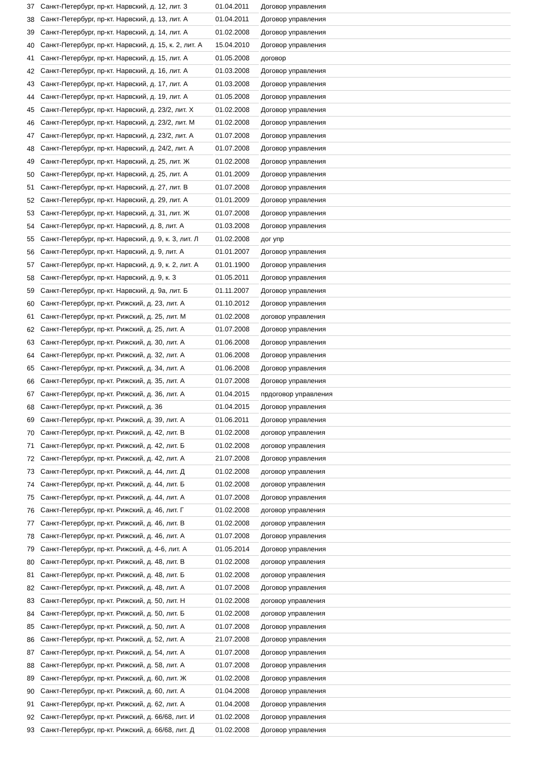| 37 | Санкт-Петербург, пр-кт. Нарвский, д. 12, лит. З | 01.04.2011 | Договор управления |
| 38 | Санкт-Петербург, пр-кт. Нарвский, д. 13, лит. А | 01.04.2011 | Договор управления |
| 39 | Санкт-Петербург, пр-кт. Нарвский, д. 14, лит. А | 01.02.2008 | Договор управления |
| 40 | Санкт-Петербург, пр-кт. Нарвский, д. 15, к. 2, лит. А | 15.04.2010 | Договор управления |
| 41 | Санкт-Петербург, пр-кт. Нарвский, д. 15, лит. А | 01.05.2008 | договор |
| 42 | Санкт-Петербург, пр-кт. Нарвский, д. 16, лит. А | 01.03.2008 | Договор управления |
| 43 | Санкт-Петербург, пр-кт. Нарвский, д. 17, лит. А | 01.03.2008 | Договор управления |
| 44 | Санкт-Петербург, пр-кт. Нарвский, д. 19, лит. А | 01.05.2008 | Договор управления |
| 45 | Санкт-Петербург, пр-кт. Нарвский, д. 23/2, лит. Х | 01.02.2008 | Договор управления |
| 46 | Санкт-Петербург, пр-кт. Нарвский, д. 23/2, лит. М | 01.02.2008 | Договор управления |
| 47 | Санкт-Петербург, пр-кт. Нарвский, д. 23/2, лит. А | 01.07.2008 | Договор управления |
| 48 | Санкт-Петербург, пр-кт. Нарвский, д. 24/2, лит. А | 01.07.2008 | Договор управления |
| 49 | Санкт-Петербург, пр-кт. Нарвский, д. 25, лит. Ж | 01.02.2008 | Договор управления |
| 50 | Санкт-Петербург, пр-кт. Нарвский, д. 25, лит. А | 01.01.2009 | Договор управления |
| 51 | Санкт-Петербург, пр-кт. Нарвский, д. 27, лит. В | 01.07.2008 | Договор управления |
| 52 | Санкт-Петербург, пр-кт. Нарвский, д. 29, лит. А | 01.01.2009 | Договор управления |
| 53 | Санкт-Петербург, пр-кт. Нарвский, д. 31, лит. Ж | 01.07.2008 | Договор управления |
| 54 | Санкт-Петербург, пр-кт. Нарвский, д. 8, лит. А | 01.03.2008 | Договор управления |
| 55 | Санкт-Петербург, пр-кт. Нарвский, д. 9, к. 3, лит. Л | 01.02.2008 | дог упр |
| 56 | Санкт-Петербург, пр-кт. Нарвский, д. 9, лит. А | 01.01.2007 | Договор управления |
| 57 | Санкт-Петербург, пр-кт. Нарвский, д. 9, к. 2, лит. А | 01.01.1900 | Договор управления |
| 58 | Санкт-Петербург, пр-кт. Нарвский, д. 9, к. 3 | 01.05.2011 | Договор управления |
| 59 | Санкт-Петербург, пр-кт. Нарвский, д. 9а, лит. Б | 01.11.2007 | Договор управления |
| 60 | Санкт-Петербург, пр-кт. Рижский, д. 23, лит. А | 01.10.2012 | Договор управления |
| 61 | Санкт-Петербург, пр-кт. Рижский, д. 25, лит. М | 01.02.2008 | договор управления |
| 62 | Санкт-Петербург, пр-кт. Рижский, д. 25, лит. А | 01.07.2008 | Договор управления |
| 63 | Санкт-Петербург, пр-кт. Рижский, д. 30, лит. А | 01.06.2008 | Договор управления |
| 64 | Санкт-Петербург, пр-кт. Рижский, д. 32, лит. А | 01.06.2008 | Договор управления |
| 65 | Санкт-Петербург, пр-кт. Рижский, д. 34, лит. А | 01.06.2008 | Договор управления |
| 66 | Санкт-Петербург, пр-кт. Рижский, д. 35, лит. А | 01.07.2008 | Договор управления |
| 67 | Санкт-Петербург, пр-кт. Рижский, д. 36, лит. А | 01.04.2015 | прдоговор управления |
| 68 | Санкт-Петербург, пр-кт. Рижский, д. 36 | 01.04.2015 | Договор управления |
| 69 | Санкт-Петербург, пр-кт. Рижский, д. 39, лит. А | 01.06.2011 | Договор управления |
| 70 | Санкт-Петербург, пр-кт. Рижский, д. 42, лит. В | 01.02.2008 | договор управления |
| 71 | Санкт-Петербург, пр-кт. Рижский, д. 42, лит. Б | 01.02.2008 | договор управления |
| 72 | Санкт-Петербург, пр-кт. Рижский, д. 42, лит. А | 21.07.2008 | Договор управления |
| 73 | Санкт-Петербург, пр-кт. Рижский, д. 44, лит. Д | 01.02.2008 | договор управления |
| 74 | Санкт-Петербург, пр-кт. Рижский, д. 44, лит. Б | 01.02.2008 | договор управления |
| 75 | Санкт-Петербург, пр-кт. Рижский, д. 44, лит. А | 01.07.2008 | Договор управления |
| 76 | Санкт-Петербург, пр-кт. Рижский, д. 46, лит. Г | 01.02.2008 | договор управления |
| 77 | Санкт-Петербург, пр-кт. Рижский, д. 46, лит. В | 01.02.2008 | договор управления |
| 78 | Санкт-Петербург, пр-кт. Рижский, д. 46, лит. А | 01.07.2008 | Договор управления |
| 79 | Санкт-Петербург, пр-кт. Рижский, д. 4-6, лит. А | 01.05.2014 | Договор управления |
| 80 | Санкт-Петербург, пр-кт. Рижский, д. 48, лит. В | 01.02.2008 | договор управления |
| 81 | Санкт-Петербург, пр-кт. Рижский, д. 48, лит. Б | 01.02.2008 | договор управления |
| 82 | Санкт-Петербург, пр-кт. Рижский, д. 48, лит. А | 01.07.2008 | Договор управления |
| 83 | Санкт-Петербург, пр-кт. Рижский, д. 50, лит. Н | 01.02.2008 | договор управления |
| 84 | Санкт-Петербург, пр-кт. Рижский, д. 50, лит. Б | 01.02.2008 | договор управления |
| 85 | Санкт-Петербург, пр-кт. Рижский, д. 50, лит. А | 01.07.2008 | Договор управления |
| 86 | Санкт-Петербург, пр-кт. Рижский, д. 52, лит. А | 21.07.2008 | Договор управления |
| 87 | Санкт-Петербург, пр-кт. Рижский, д. 54, лит. А | 01.07.2008 | Договор управления |
| 88 | Санкт-Петербург, пр-кт. Рижский, д. 58, лит. А | 01.07.2008 | Договор управления |
| 89 | Санкт-Петербург, пр-кт. Рижский, д. 60, лит. Ж | 01.02.2008 | Договор управления |
| 90 | Санкт-Петербург, пр-кт. Рижский, д. 60, лит. А | 01.04.2008 | Договор управления |
| 91 | Санкт-Петербург, пр-кт. Рижский, д. 62, лит. А | 01.04.2008 | Договор управления |
| 92 | Санкт-Петербург, пр-кт. Рижский, д. 66/68, лит. И | 01.02.2008 | Договор управления |
| 93 | Санкт-Петербург, пр-кт. Рижский, д. 66/68, лит. Д | 01.02.2008 | Договор управления |